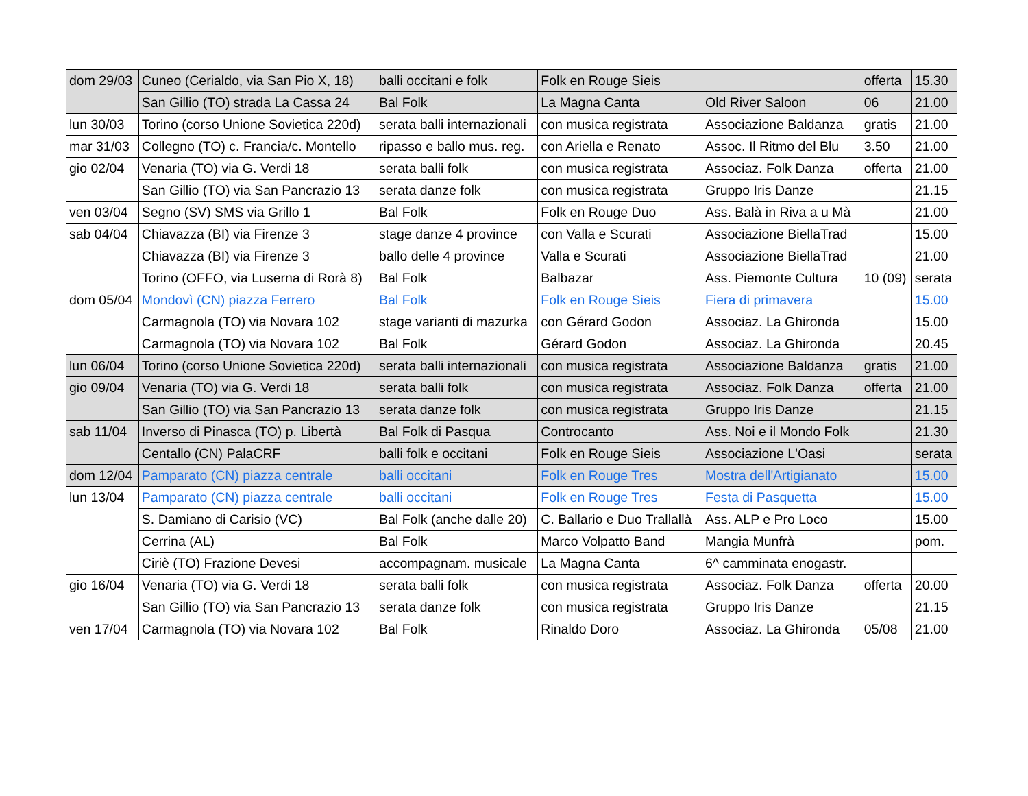| dom 29/03 | Cuneo (Cerialdo, via San Pio X, 18) | balli occitani e folk | Folk en Rouge Sieis | | offerta | 15.30 |
| | San Gillio (TO) strada La Cassa 24 | Bal Folk | La Magna Canta | Old River Saloon | 06 | 21.00 |
| lun 30/03 | Torino (corso Unione Sovietica 220d) | serata balli internazionali | con musica registrata | Associazione Baldanza | gratis | 21.00 |
| mar 31/03 | Collegno (TO) c. Francia/c. Montello | ripasso e ballo mus. reg. | con Ariella e Renato | Assoc. Il Ritmo del Blu | 3.50 | 21.00 |
| gio 02/04 | Venaria (TO) via G. Verdi 18 | serata balli folk | con musica registrata | Associaz. Folk Danza | offerta | 21.00 |
| | San Gillio (TO) via San Pancrazio 13 | serata danze folk | con musica registrata | Gruppo Iris Danze | | 21.15 |
| ven 03/04 | Segno (SV) SMS via Grillo 1 | Bal Folk | Folk en Rouge Duo | Ass. Balà in Riva a u Mà | | 21.00 |
| sab 04/04 | Chiavazza (BI) via Firenze 3 | stage danze 4 province | con Valla e Scurati | Associazione BiellaTrad | | 15.00 |
| | Chiavazza (BI) via Firenze 3 | ballo delle 4 province | Valla e Scurati | Associazione BiellaTrad | | 21.00 |
| | Torino (OFFO, via Luserna di Rorà 8) | Bal Folk | Balbazar | Ass. Piemonte Cultura | 10 (09) | serata |
| dom 05/04 | Mondovì (CN) piazza Ferrero | Bal Folk | Folk en Rouge Sieis | Fiera di primavera | | 15.00 |
| | Carmagnola (TO) via Novara 102 | stage varianti di mazurka | con Gérard Godon | Associaz. La Ghironda | | 15.00 |
| | Carmagnola (TO) via Novara 102 | Bal Folk | Gérard Godon | Associaz. La Ghironda | | 20.45 |
| lun 06/04 | Torino (corso Unione Sovietica 220d) | serata balli internazionali | con musica registrata | Associazione Baldanza | gratis | 21.00 |
| gio 09/04 | Venaria (TO) via G. Verdi 18 | serata balli folk | con musica registrata | Associaz. Folk Danza | offerta | 21.00 |
| | San Gillio (TO) via San Pancrazio 13 | serata danze folk | con musica registrata | Gruppo Iris Danze | | 21.15 |
| sab 11/04 | Inverso di Pinasca (TO) p. Libertà | Bal Folk di Pasqua | Controcanto | Ass. Noi e il Mondo Folk | | 21.30 |
| | Centallo (CN) PalaCRF | balli folk e occitani | Folk en Rouge Sieis | Associazione L'Oasi | | serata |
| dom 12/04 | Pamparato (CN) piazza centrale | balli occitani | Folk en Rouge Tres | Mostra dell'Artigianato | | 15.00 |
| lun 13/04 | Pamparato (CN) piazza centrale | balli occitani | Folk en Rouge Tres | Festa di Pasquetta | | 15.00 |
| | S. Damiano di Carisio (VC) | Bal Folk (anche dalle 20) | C. Ballario e Duo Trallallà | Ass. ALP e Pro Loco | | 15.00 |
| | Cerrina (AL) | Bal Folk | Marco Volpatto Band | Mangia Munfrà | | pom. |
| | Ciriè (TO) Frazione Devesi | accompagnam. musicale | La Magna Canta | 6^ camminata enogastr. | | |
| gio 16/04 | Venaria (TO) via G. Verdi 18 | serata balli folk | con musica registrata | Associaz. Folk Danza | offerta | 20.00 |
| | San Gillio (TO) via San Pancrazio 13 | serata danze folk | con musica registrata | Gruppo Iris Danze | | 21.15 |
| ven 17/04 | Carmagnola (TO) via Novara 102 | Bal Folk | Rinaldo Doro | Associaz. La Ghironda | 05/08 | 21.00 |